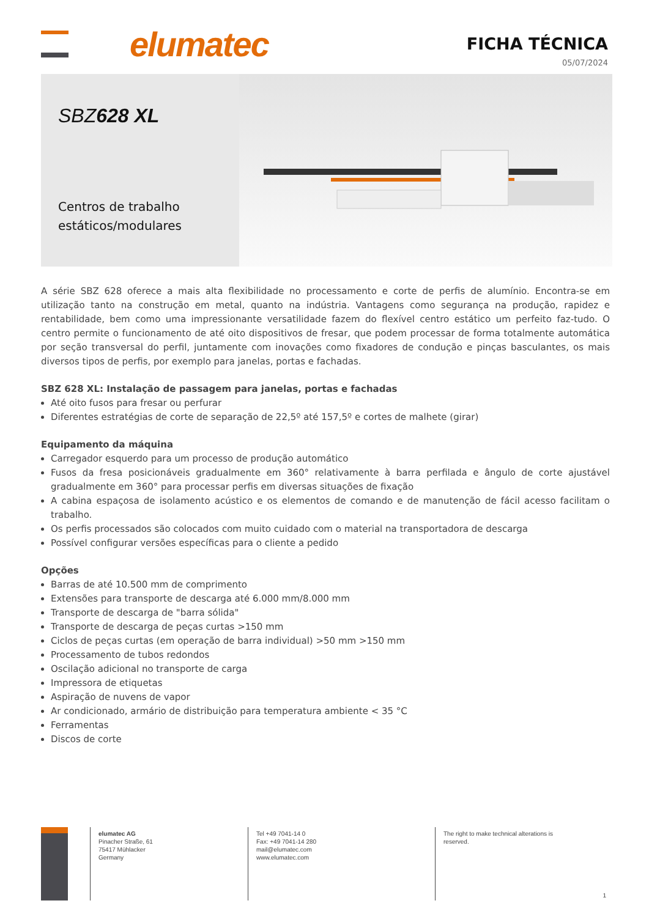elumatec
FICHA TÉCNICA
05/07/2024
SBZ628 XL
Centros de trabalho estáticos/modulares
A série SBZ 628 oferece a mais alta flexibilidade no processamento e corte de perfis de alumínio. Encontra-se em utilização tanto na construção em metal, quanto na indústria. Vantagens como segurança na produção, rapidez e rentabilidade, bem como uma impressionante versatilidade fazem do flexível centro estático um perfeito faz-tudo. O centro permite o funcionamento de até oito dispositivos de fresar, que podem processar de forma totalmente automática por seção transversal do perfil, juntamente com inovações como fixadores de condução e pinças basculantes, os mais diversos tipos de perfis, por exemplo para janelas, portas e fachadas.
SBZ 628 XL: Instalação de passagem para janelas, portas e fachadas
Até oito fusos para fresar ou perfurar
Diferentes estratégias de corte de separação de 22,5º até 157,5º e cortes de malhete (girar)
Equipamento da máquina
Carregador esquerdo para um processo de produção automático
Fusos da fresa posicionáveis gradualmente em 360° relativamente à barra perfilada e ângulo de corte ajustável gradualmente em 360° para processar perfis em diversas situações de fixação
A cabina espaçosa de isolamento acústico e os elementos de comando e de manutenção de fácil acesso facilitam o trabalho.
Os perfis processados são colocados com muito cuidado com o material na transportadora de descarga
Possível configurar versões específicas para o cliente a pedido
Opções
Barras de até 10.500 mm de comprimento
Extensões para transporte de descarga até 6.000 mm/8.000 mm
Transporte de descarga de "barra sólida"
Transporte de descarga de peças curtas >150 mm
Ciclos de peças curtas (em operação de barra individual) >50 mm >150 mm
Processamento de tubos redondos
Oscilação adicional no transporte de carga
Impressora de etiquetas
Aspiração de nuvens de vapor
Ar condicionado, armário de distribuição para temperatura ambiente < 35 °C
Ferramentas
Discos de corte
elumatec AG
Pinacher Straße, 61
75417 Mühlacker
Germany
Tel +49 7041-14 0
Fax: +49 7041-14 280
mail@elumatec.com
www.elumatec.com
The right to make technical alterations is reserved.
1